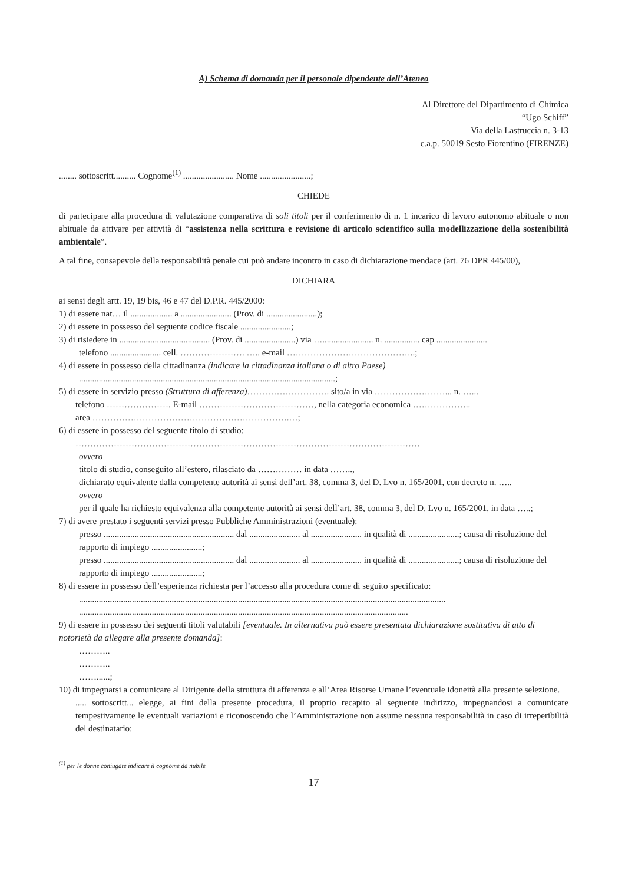A) Schema di domanda per il personale dipendente dell’Ateneo
Al Direttore del Dipartimento di Chimica
“Ugo Schiff”
Via della Lastruccia n. 3-13
c.a.p. 50019 Sesto Fiorentino (FIRENZE)
........ sottoscritt.......... Cognome<sup>(1)</sup> ....................... Nome .......................;
CHIEDE
di partecipare alla procedura di valutazione comparativa di soli titoli per il conferimento di n. 1 incarico di lavoro autonomo abituale o non abituale da attivare per attività di “assistenza nella scrittura e revisione di articolo scientifico sulla modellizzazione della sostenibilità ambientale”.
A tal fine, consapevole della responsabilità penale cui può andare incontro in caso di dichiarazione mendace (art. 76 DPR 445/00),
DICHIARA
ai sensi degli artt. 19, 19 bis, 46 e 47 del D.P.R. 445/2000:
1) di essere nat… il ................... a ....................... (Prov. di .......................);
2) di essere in possesso del seguente codice fiscale .......................;
3) di risiedere in ......................................... (Prov. di .......................) via …....................... n. ................ cap .......................
telefono ....................... cell. …………………. ….. e-mail ……………………………………..;
4) di essere in possesso della cittadinanza (indicare la cittadinanza italiana o di altro Paese)
....................................................................................................................;
5) di essere in servizio presso (Struttura di afferenza)………………………. sito/a in via ……………………... n. …...
telefono …………………. E-mail …………………………………, nella categoria economica ………………..
area ………………………………………………………….…;
6) di essere in possesso del seguente titolo di studio:
………………………………………………………………………………………………………
ovvero
titolo di studio, conseguito all’estero, rilasciato da …………… in data ……..,
dichiarato equivalente dalla competente autorità ai sensi dell’art. 38, comma 3, del D. Lvo n. 165/2001, con decreto n. …..
ovvero
per il quale ha richiesto equivalenza alla competente autorità ai sensi dell’art. 38, comma 3, del D. Lvo n. 165/2001, in data …..;
7) di avere prestato i seguenti servizi presso Pubbliche Amministrazioni (eventuale):
presso ........................................................... dal ....................... al ....................... in qualità di .......................; causa di risoluzione del rapporto di impiego .......................;
presso ........................................................... dal ....................... al ....................... in qualità di .......................; causa di risoluzione del rapporto di impiego .......................;
8) di essere in possesso dell’esperienza richiesta per l’accesso alla procedura come di seguito specificato:
......................................................................................................................................................................
.....................................................................................................................................................
9) di essere in possesso dei seguenti titoli valutabili [eventuale. In alternativa può essere presentata dichiarazione sostitutiva di atto di notorietà da allegare alla presente domanda]:
………..
………..
……......;
10) di impegnarsi a comunicare al Dirigente della struttura di afferenza e all’Area Risorse Umane l’eventuale idoneità alla presente selezione.
..... sottoscritt... elegge, ai fini della presente procedura, il proprio recapito al seguente indirizzo, impegnandosi a comunicare tempestivamente le eventuali variazioni e riconoscendo che l’Amministrazione non assume nessuna responsabilità in caso di irreperibilità del destinatario:
<sup>(1)</sup> per le donne coniugate indicare il cognome da nubile
17